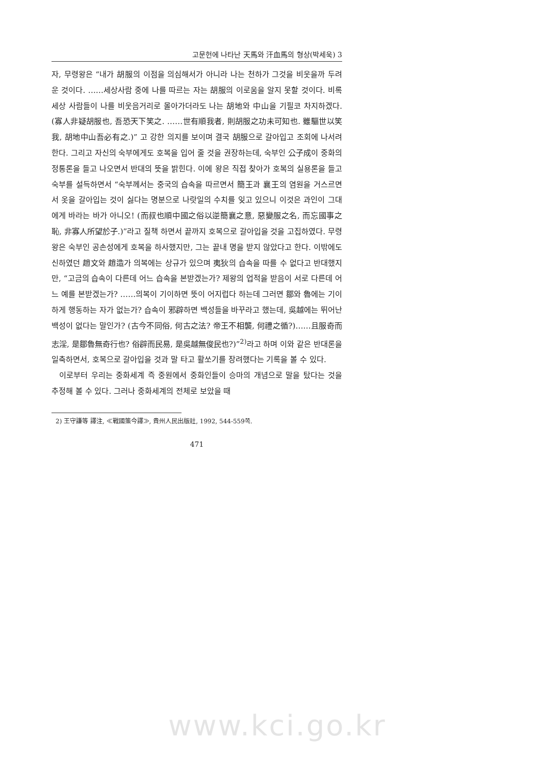고문헌에 나타난 天馬와 汗血馬의 형상(박세욱) 3
자, 무령왕은 “내가 胡服의 이점을 의심해서가 아니라 나는 천하가 그것을 비웃을까 두려운 것이다. ……세상사람 중에 나를 따르는 자는 胡服의 이로움을 알지 못할 것이다. 비록 세상 사람들이 나를 비웃음거리로 몰아가더라도 나는 胡地와 中山을 기필코 차지하겠다.(寡人非疑胡服也, 吾恐天下笑之. ……世有順我者, 則胡服之功未可知也. 雖驅世以笑我, 胡地中山吾必有之.)” 고 강한 의지를 보이며 결국 胡服으로 갈아입고 조회에 나서려 한다. 그리고 자신의 숙부에게도 호복을 입어 줄 것을 권장하는데, 숙부인 公子成이 중화의 정통론을 들고 나오면서 반대의 뜻을 밝힌다. 이에 왕은 직접 찾아가 호복의 실용론을 들고 숙부를 설득하면서 “숙부께서는 중국의 습속을 따르면서 簡王과 襄王의 염원을 거스르면서 옷을 갈아입는 것이 싫다는 명분으로 나랏일의 수치를 잊고 있으니 이것은 과인이 그대에게 바라는 바가 아니오! (而叔也順中國之俗以逆簡襄之意, 惡變服之名, 而忘國事之恥, 非寡人所望於子.)”라고 질책 하면서 끝까지 호복으로 갈아입을 것을 고집하였다. 무령왕은 숙부인 공손성에게 호복을 하사했지만, 그는 끝내 명을 받지 않았다고 한다. 이밖에도 신하였던 趙文와 趙造가 의복에는 상규가 있으며 夷狄의 습속을 따를 수 없다고 반대했지만, “고금의 습속이 다른데 어느 습속을 본받겠는가? 제왕의 업적을 받음이 서로 다른데 어느 예를 본받겠는가? ……의복이 기이하면 뜻이 어지럽다 하는데 그러면 鄒와 魯에는 기이하게 행동하는 자가 없는가? 습속이 邪辟하면 백성들을 바꾸라고 했는데, 吳越에는 뛰어난 백성이 없다는 말인가? (古今不同俗, 何古之法? 帝王不相襲, 何禮之循?)……且服奇而志淫, 是鄒魯無奇行也? 俗辟而民易, 是吳越無俊民也?)”<sup>2)</sup>라고 하며 이와 같은 반대론을 일축하면서, 호복으로 갈아입을 것과 말 타고 활쏘기를 장려했다는 기록을 볼 수 있다.
이로부터 우리는 중화세계 즉 중원에서 중화인들이 승마의 개념으로 말을 탔다는 것을 추정해 볼 수 있다. 그러나 중화세계의 전체로 보았을 때
2) 王守謙等 譯注, ≪戰國策今譯≫, 貴州人民出版社, 1992, 544-559쪽.
471
www.kci.go.kr